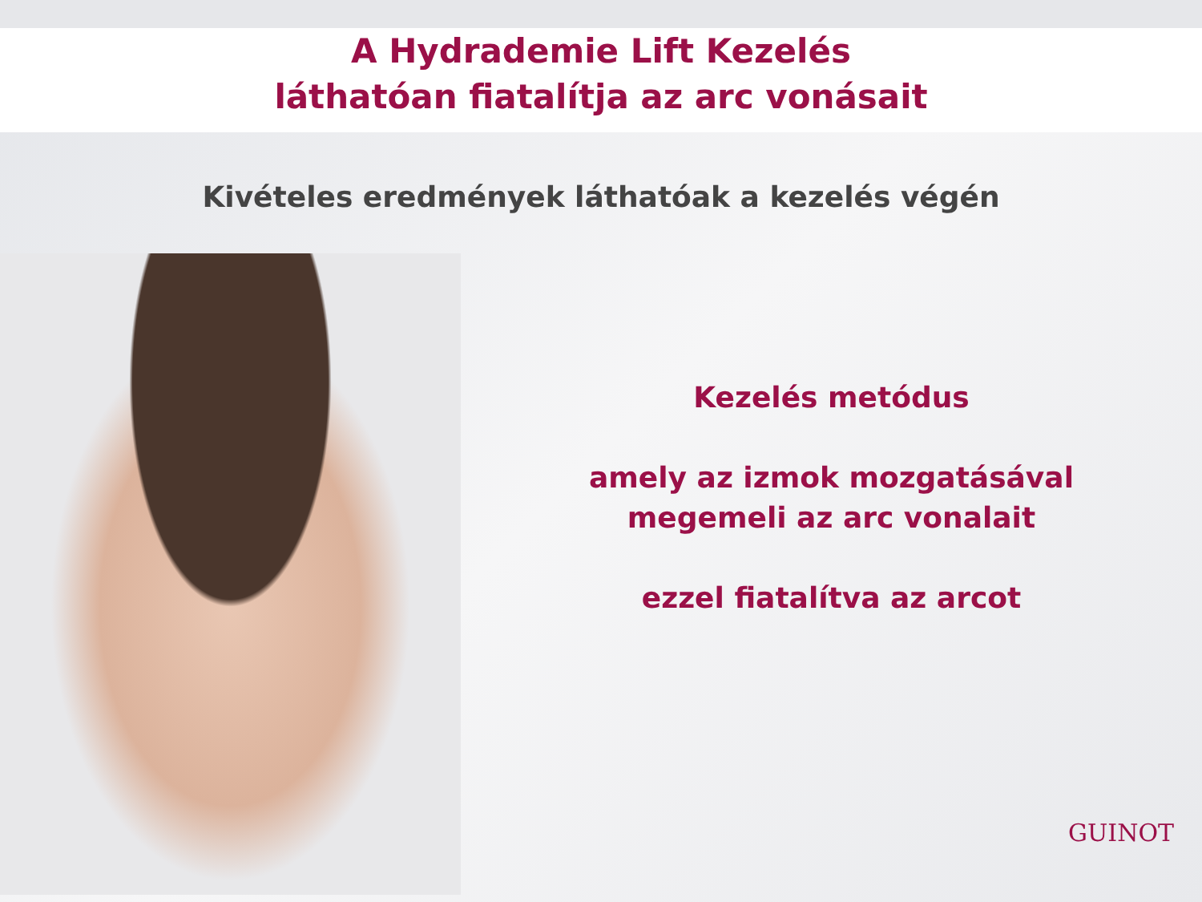A Hydrademie Lift Kezelés
láthatóan fiatalítja az arc vonásait
Kivételes eredmények láthatóak a kezelés végén
Kezelés metódus
amely az izmok mozgatásával
megemeli az arc vonalait
ezzel fiatalítva az arcot
GUINOT